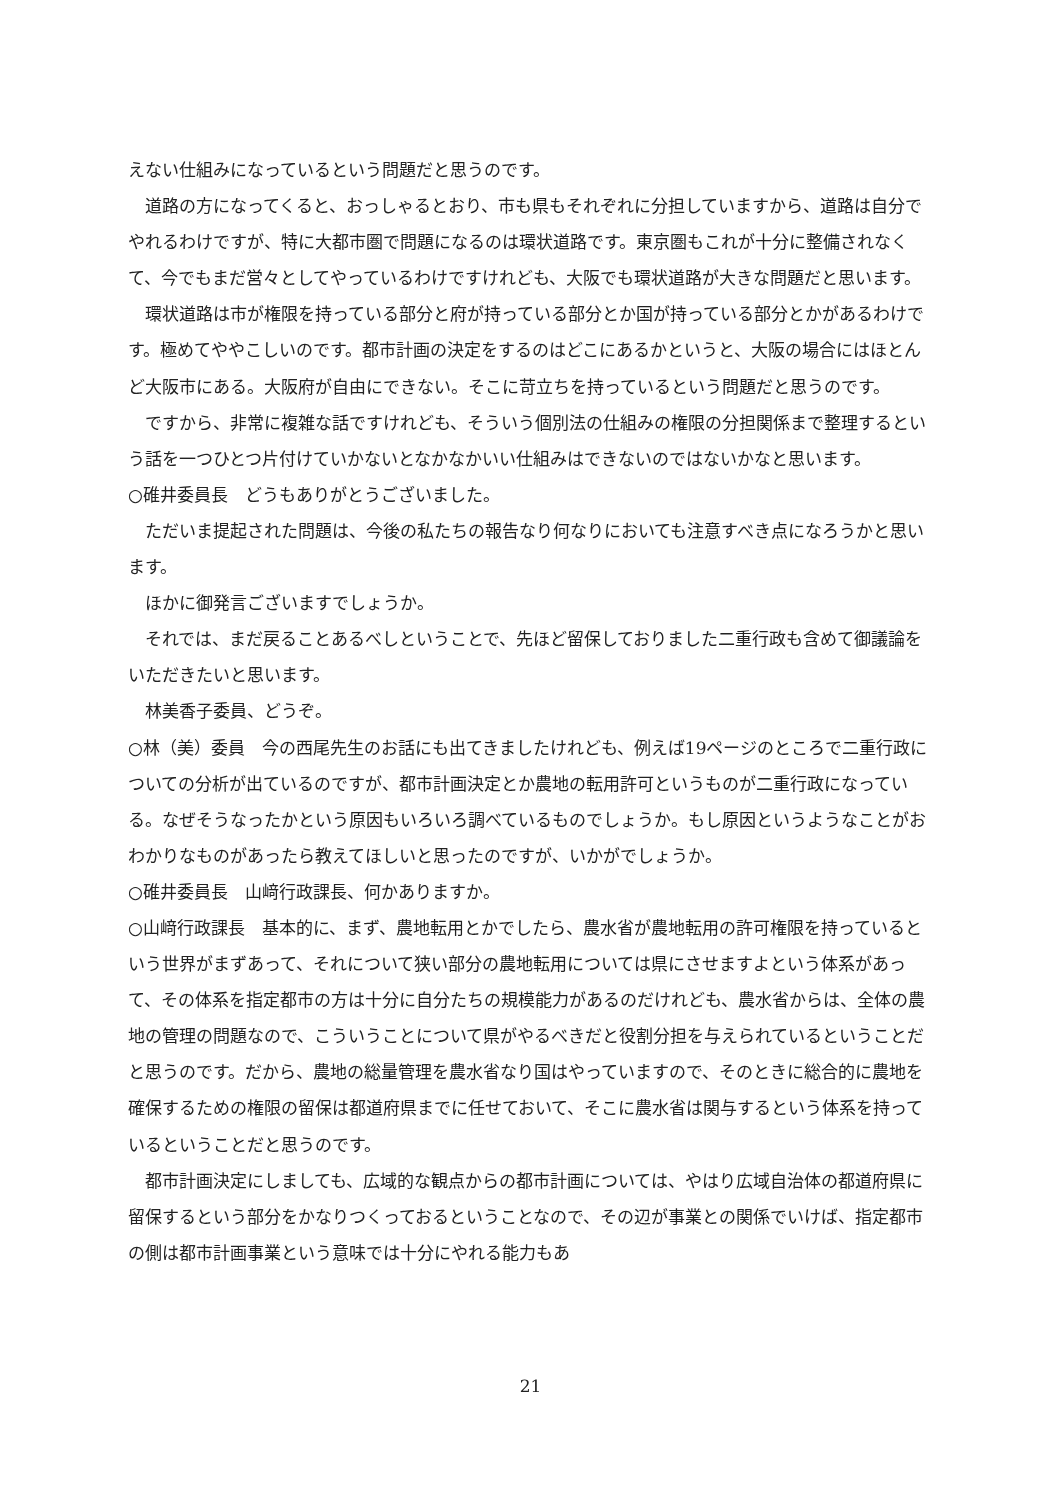えない仕組みになっているという問題だと思うのです。
道路の方になってくると、おっしゃるとおり、市も県もそれぞれに分担していますから、道路は自分でやれるわけですが、特に大都市圏で問題になるのは環状道路です。東京圏もこれが十分に整備されなくて、今でもまだ営々としてやっているわけですけれども、大阪でも環状道路が大きな問題だと思います。
環状道路は市が権限を持っている部分と府が持っている部分とか国が持っている部分とかがあるわけです。極めてややこしいのです。都市計画の決定をするのはどこにあるかというと、大阪の場合にはほとんど大阪市にある。大阪府が自由にできない。そこに苛立ちを持っているという問題だと思うのです。
ですから、非常に複雑な話ですけれども、そういう個別法の仕組みの権限の分担関係まで整理するという話を一つひとつ片付けていかないとなかなかいい仕組みはできないのではないかなと思います。
○碓井委員長　どうもありがとうございました。
ただいま提起された問題は、今後の私たちの報告なり何なりにおいても注意すべき点になろうかと思います。
ほかに御発言ございますでしょうか。
それでは、まだ戻ることあるべしということで、先ほど留保しておりました二重行政も含めて御議論をいただきたいと思います。
林美香子委員、どうぞ。
○林（美）委員　今の西尾先生のお話にも出てきましたけれども、例えば19ページのところで二重行政についての分析が出ているのですが、都市計画決定とか農地の転用許可というものが二重行政になっている。なぜそうなったかという原因もいろいろ調べているものでしょうか。もし原因というようなことがおわかりなものがあったら教えてほしいと思ったのですが、いかがでしょうか。
○碓井委員長　山﨑行政課長、何かありますか。
○山﨑行政課長　基本的に、まず、農地転用とかでしたら、農水省が農地転用の許可権限を持っているという世界がまずあって、それについて狭い部分の農地転用については県にさせますよという体系があって、その体系を指定都市の方は十分に自分たちの規模能力があるのだけれども、農水省からは、全体の農地の管理の問題なので、こういうことについて県がやるべきだと役割分担を与えられているということだと思うのです。だから、農地の総量管理を農水省なり国はやっていますので、そのときに総合的に農地を確保するための権限の留保は都道府県までに任せておいて、そこに農水省は関与するという体系を持っているということだと思うのです。
都市計画決定にしましても、広域的な観点からの都市計画については、やはり広域自治体の都道府県に留保するという部分をかなりつくっておるということなので、その辺が事業との関係でいけば、指定都市の側は都市計画事業という意味では十分にやれる能力もあ
21